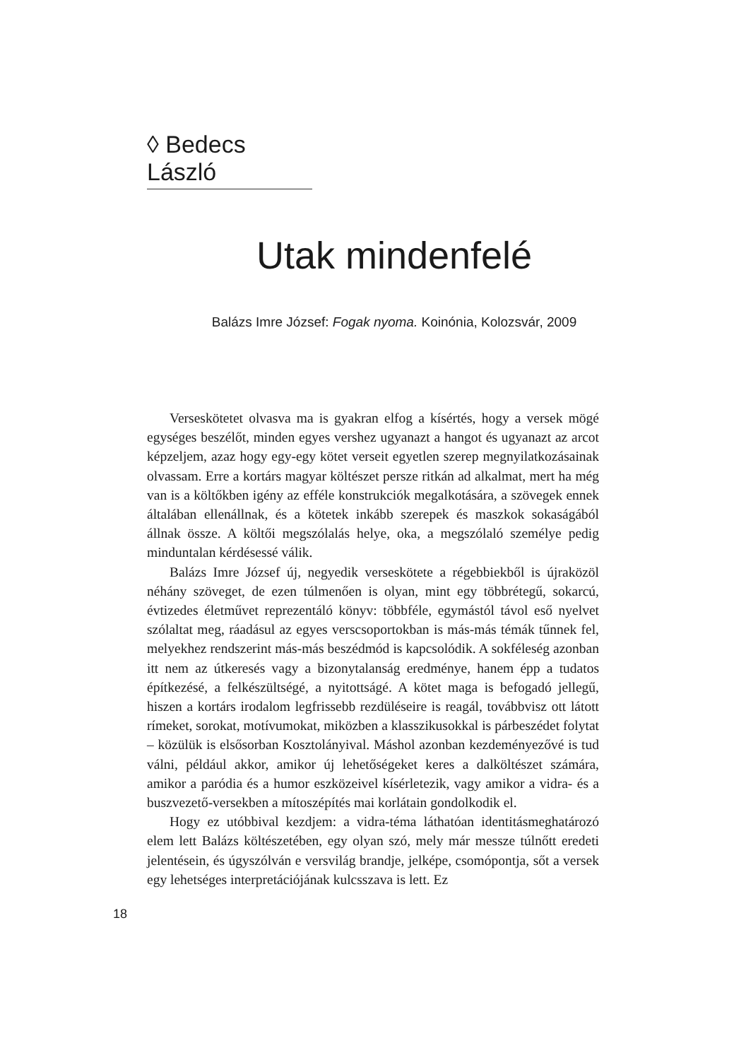◊ Bedecs László
Utak mindenfelé
Balázs Imre József: Fogak nyoma. Koinónia, Kolozsvár, 2009
Verseskötetet olvasva ma is gyakran elfog a kísértés, hogy a versek mögé egységes beszélőt, minden egyes vershez ugyanazt a hangot és ugyanazt az arcot képzeljem, azaz hogy egy-egy kötet verseit egyetlen szerep megnyilatkozásainak olvassam. Erre a kortárs magyar költészet persze ritkán ad alkalmat, mert ha még van is a költőkben igény az efféle konstrukciók megalkotására, a szövegek ennek általában ellenállnak, és a kötetek inkább szerepek és maszkok sokaságából állnak össze. A költői megszólalás helye, oka, a megszólaló személye pedig minduntalan kérdésessé válik.
Balázs Imre József új, negyedik verseskötete a régebbiekből is újraközöl néhány szöveget, de ezen túlmenően is olyan, mint egy többrétegű, sokarcú, évtizedes életművet reprezentáló könyv: többféle, egymástól távol eső nyelvet szólaltat meg, ráadásul az egyes verscsoportokban is más-más témák tűnnek fel, melyekhez rendszerint más-más beszédmód is kapcsolódik. A sokféleség azonban itt nem az útkeresés vagy a bizonytalanság eredménye, hanem épp a tudatos építkezésé, a felkészültségé, a nyitottságé. A kötet maga is befogadó jellegű, hiszen a kortárs irodalom legfrissebb rezdüléseire is reagál, továbbvisz ott látott rímeket, sorokat, motívumokat, miközben a klasszikusokkal is párbeszédet folytat – közülük is elsősorban Kosztolányival. Máshol azonban kezdeményezővé is tud válni, például akkor, amikor új lehetőségeket keres a dalköltészet számára, amikor a paródia és a humor eszközeivel kísérletezik, vagy amikor a vidra- és a buszvezető-versekben a mítoszépítés mai korlátain gondolkodik el.
Hogy ez utóbbival kezdjem: a vidra-téma láthatóan identitásmeghatározó elem lett Balázs költészetében, egy olyan szó, mely már messze túlnőtt eredeti jelentésein, és úgyszólván e versvilág brandje, jelképe, csomópontja, sőt a versek egy lehetséges interpretációjának kulcsszava is lett. Ez
18